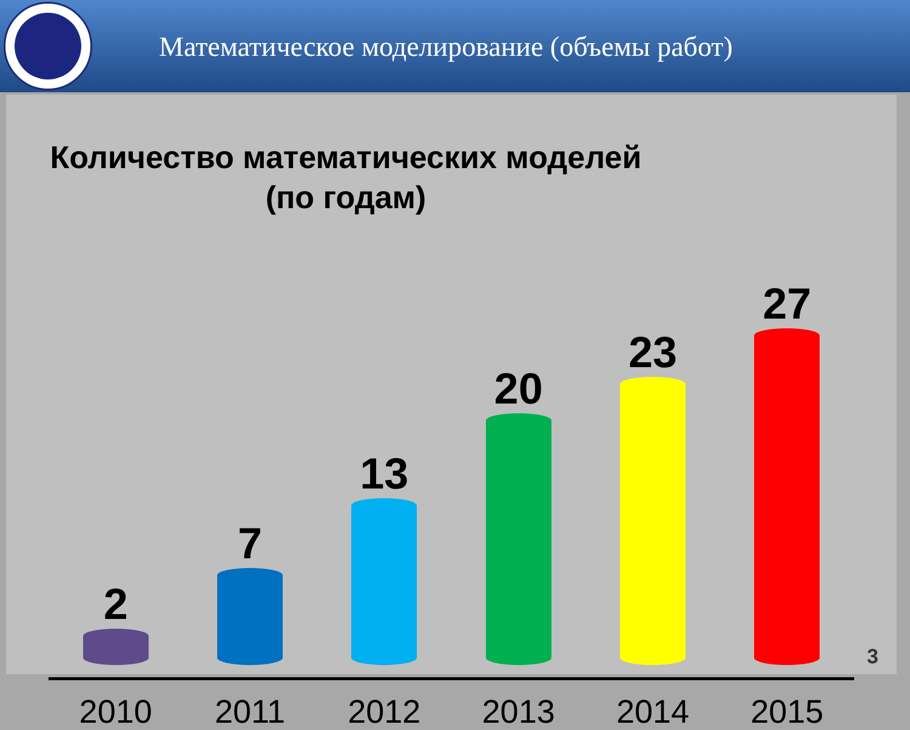Математическое моделирование (объемы работ)
Количество математических моделей
(по годам)
2
7
13
20
23
27
2010 2011 2012 2013 2014 2015
3